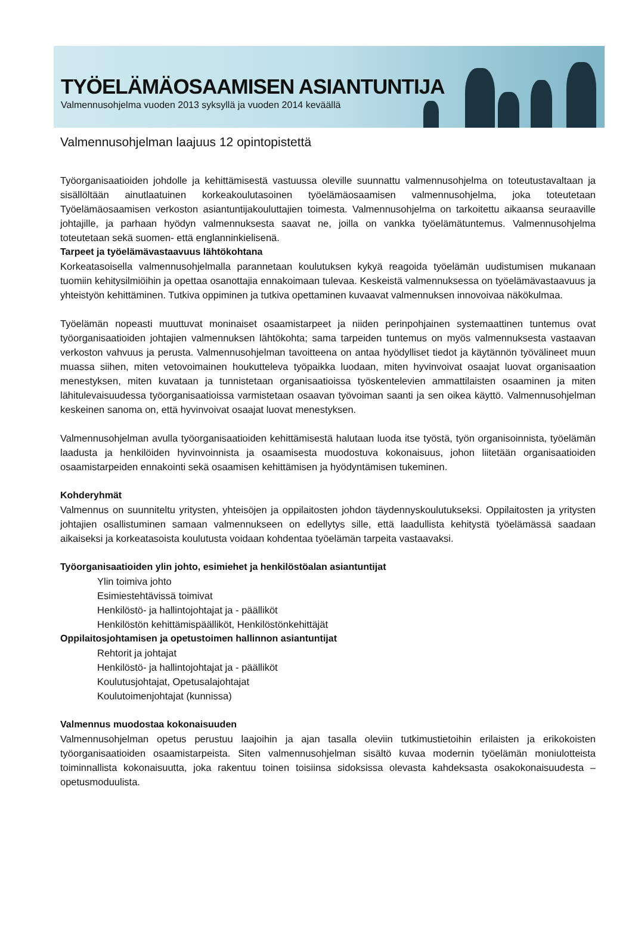TYÖELÄMÄOSAAMISEN ASIANTUNTIJA
Valmennusohjelma vuoden 2013 syksyllä ja vuoden 2014 keväällä
Valmennusohjelman laajuus 12 opintopistettä
Työorganisaatioiden johdolle ja kehittämisestä vastuussa oleville suunnattu valmennusohjelma on toteutustavaltaan ja sisällöltään ainutlaatuinen korkeakoulutasoinen työelämäosaamisen valmennusohjelma, joka toteutetaan Työelämäosaamisen verkoston asiantuntijakouluttajien toimesta. Valmennusohjelma on tarkoitettu aikaansa seuraaville johtajille, ja parhaan hyödyn valmennuksesta saavat ne, joilla on vankka työelämätuntemus. Valmennusohjelma toteutetaan sekä suomen- että englanninkielisenä.
Tarpeet ja työelämävastaavuus lähtökohtana
Korkeatasoisella valmennusohjelmalla parannetaan koulutuksen kykyä reagoida työelämän uudistumisen mukanaan tuomiin kehitysilmiöihin ja opettaa osanottajia ennakoimaan tulevaa. Keskeistä valmennuksessa on työelämävastaavuus ja yhteistyön kehittäminen. Tutkiva oppiminen ja tutkiva opettaminen kuvaavat valmennuksen innovoivaa näkökulmaa.
Työelämän nopeasti muuttuvat moninaiset osaamistarpeet ja niiden perinpohjainen systemaattinen tuntemus ovat työorganisaatioiden johtajien valmennuksen lähtökohta; sama tarpeiden tuntemus on myös valmennuksesta vastaavan verkoston vahvuus ja perusta. Valmennusohjelman tavoitteena on antaa hyödylliset tiedot ja käytännön työvälineet muun muassa siihen, miten vetovoimainen houkutteleva työpaikka luodaan, miten hyvinvoivat osaajat luovat organisaation menestyksen, miten kuvataan ja tunnistetaan organisaatioissa työskentelevien ammattilaisten osaaminen ja miten lähitulevaisuudessa työorganisaatioissa varmistetaan osaavan työvoiman saanti ja sen oikea käyttö. Valmennusohjelman keskeinen sanoma on, että hyvinvoivat osaajat luovat menestyksen.
Valmennusohjelman avulla työorganisaatioiden kehittämisestä halutaan luoda itse työstä, työn organisoinnista, työelämän laadusta ja henkilöiden hyvinvoinnista ja osaamisesta muodostuva kokonaisuus, johon liitetään organisaatioiden osaamistarpeiden ennakointi sekä osaamisen kehittämisen ja hyödyntämisen tukeminen.
Kohderyhmät
Valmennus on suunniteltu yritysten, yhteisöjen ja oppilaitosten johdon täydennyskoulutukseksi. Oppilaitosten ja yritysten johtajien osallistuminen samaan valmennukseen on edellytys sille, että laadullista kehitystä työelämässä saadaan aikaiseksi ja korkeatasoista koulutusta voidaan kohdentaa työelämän tarpeita vastaavaksi.
Työorganisaatioiden ylin johto, esimiehet ja henkilöstöalan asiantuntijat
Ylin toimiva johto
Esimiestehtävissä toimivat
Henkilöstö- ja hallintojohtajat ja - päälliköt
Henkilöstön kehittämispäälliköt, Henkilöstönkehittäjät
Oppilaitosjohtamisen ja opetustoimen hallinnon asiantuntijat
Rehtorit ja johtajat
Henkilöstö- ja hallintojohtajat ja - päälliköt
Koulutusjohtajat, Opetusalajohtajat
Koulutoimenjohtajat (kunnissa)
Valmennus muodostaa kokonaisuuden
Valmennusohjelman opetus perustuu laajoihin ja ajan tasalla oleviin tutkimustietoihin erilaisten ja erikokoisten työorganisaatioiden osaamistarpeista. Siten valmennusohjelman sisältö kuvaa modernin työelämän moniulotteista toiminnallista kokonaisuutta, joka rakentuu toinen toisiinsa sidoksissa olevasta kahdeksasta osakokonaisuudesta – opetusmoduulista.